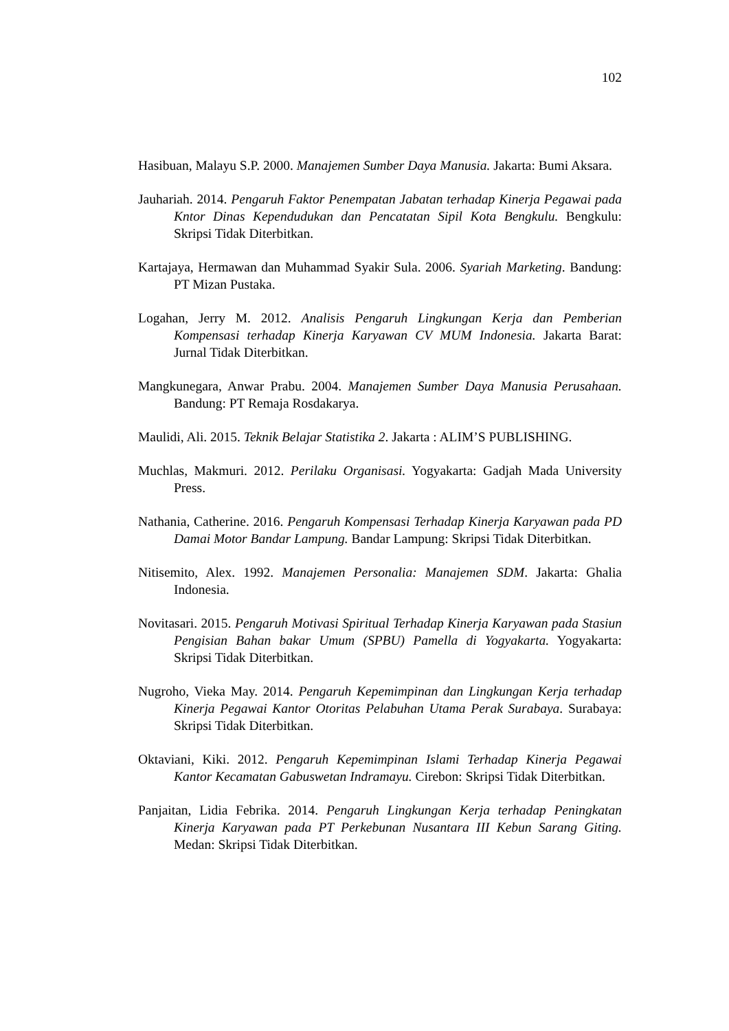102
Hasibuan, Malayu S.P. 2000. Manajemen Sumber Daya Manusia. Jakarta: Bumi Aksara.
Jauhariah. 2014. Pengaruh Faktor Penempatan Jabatan terhadap Kinerja Pegawai pada Kntor Dinas Kependudukan dan Pencatatan Sipil Kota Bengkulu. Bengkulu: Skripsi Tidak Diterbitkan.
Kartajaya, Hermawan dan Muhammad Syakir Sula. 2006. Syariah Marketing. Bandung: PT Mizan Pustaka.
Logahan, Jerry M. 2012. Analisis Pengaruh Lingkungan Kerja dan Pemberian Kompensasi terhadap Kinerja Karyawan CV MUM Indonesia. Jakarta Barat: Jurnal Tidak Diterbitkan.
Mangkunegara, Anwar Prabu. 2004. Manajemen Sumber Daya Manusia Perusahaan. Bandung: PT Remaja Rosdakarya.
Maulidi, Ali. 2015. Teknik Belajar Statistika 2. Jakarta : ALIM’S PUBLISHING.
Muchlas, Makmuri. 2012. Perilaku Organisasi. Yogyakarta: Gadjah Mada University Press.
Nathania, Catherine. 2016. Pengaruh Kompensasi Terhadap Kinerja Karyawan pada PD Damai Motor Bandar Lampung. Bandar Lampung: Skripsi Tidak Diterbitkan.
Nitisemito, Alex. 1992. Manajemen Personalia: Manajemen SDM. Jakarta: Ghalia Indonesia.
Novitasari. 2015. Pengaruh Motivasi Spiritual Terhadap Kinerja Karyawan pada Stasiun Pengisian Bahan bakar Umum (SPBU) Pamella di Yogyakarta. Yogyakarta: Skripsi Tidak Diterbitkan.
Nugroho, Vieka May. 2014. Pengaruh Kepemimpinan dan Lingkungan Kerja terhadap Kinerja Pegawai Kantor Otoritas Pelabuhan Utama Perak Surabaya. Surabaya: Skripsi Tidak Diterbitkan.
Oktaviani, Kiki. 2012. Pengaruh Kepemimpinan Islami Terhadap Kinerja Pegawai Kantor Kecamatan Gabuswetan Indramayu. Cirebon: Skripsi Tidak Diterbitkan.
Panjaitan, Lidia Febrika. 2014. Pengaruh Lingkungan Kerja terhadap Peningkatan Kinerja Karyawan pada PT Perkebunan Nusantara III Kebun Sarang Giting. Medan: Skripsi Tidak Diterbitkan.